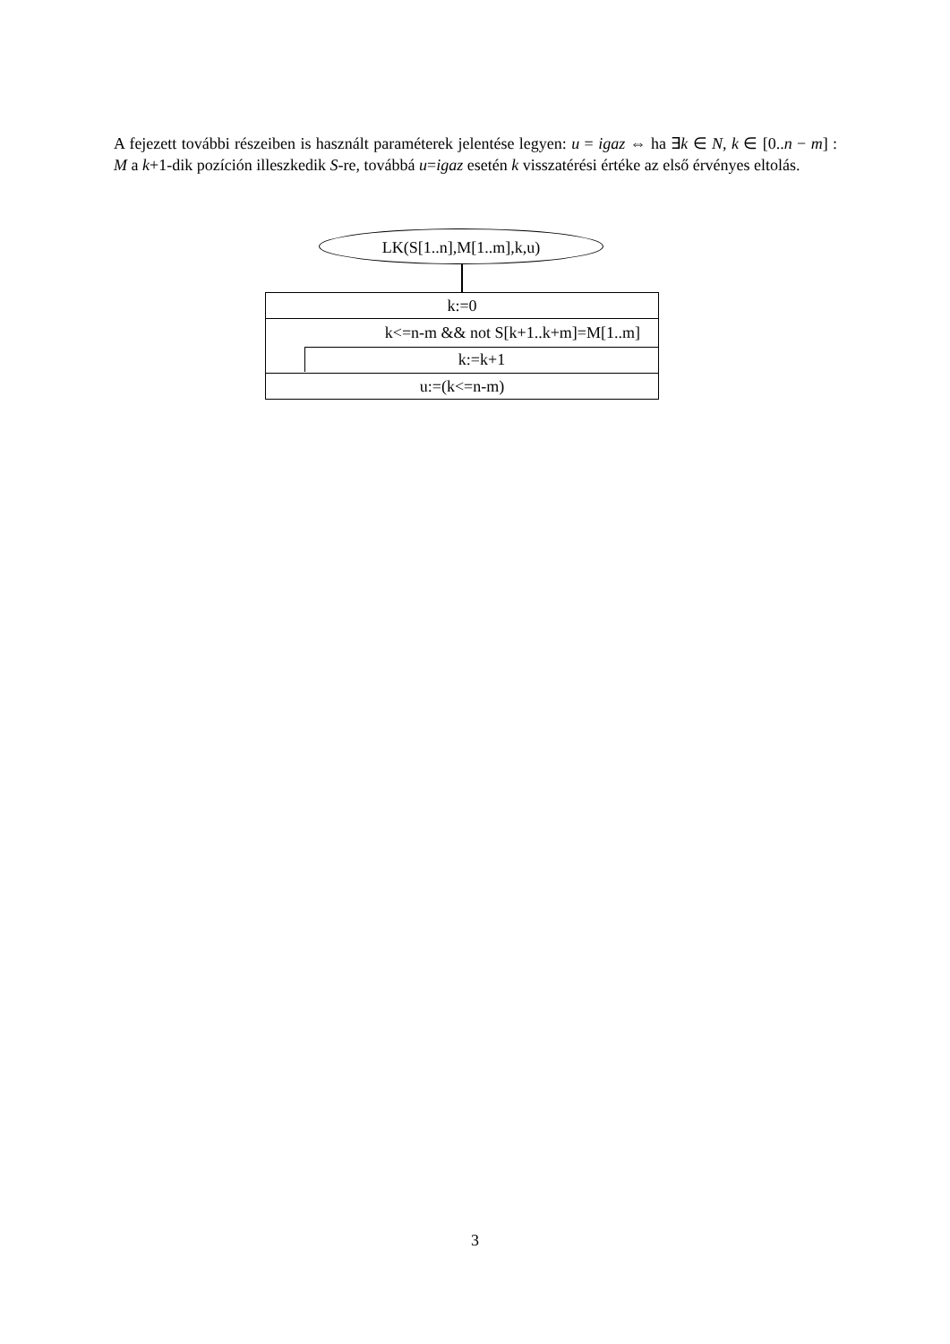A fejezett további részeiben is használt paraméterek jelentése legyen: u = igaz ⇔ ha ∃k ∈ N, k ∈ [0..n − m] : M a k+1-dik pozíción illeszkedik S-re, továbbá u=igaz esetén k visszatérési értéke az első érvényes eltolás.
LK(S[1..n],M[1..m],k,u)
k:=0
k<=n-m && not S[k+1..k+m]=M[1..m]
k:=k+1
u:=(k<=n-m)
3